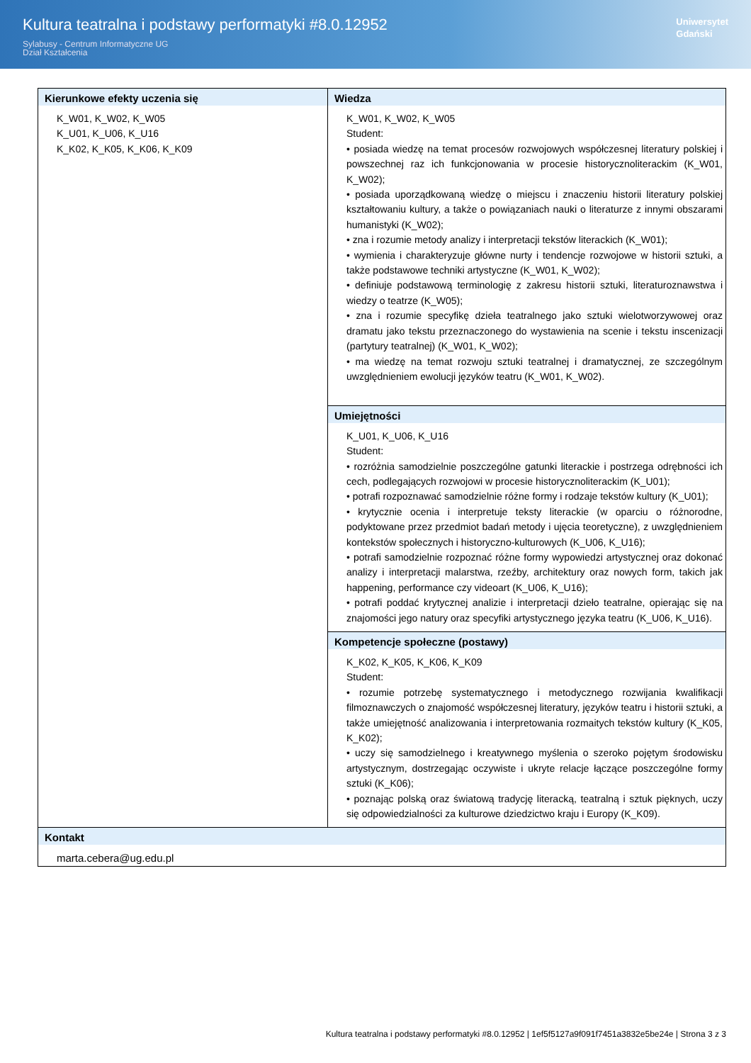Kultura teatralna i podstawy performatyki #8.0.12952
Sylabusy - Centrum Informatyczne UG
Dział Kształcenia
Uniwersytet
Gdański
| Kierunkowe efekty uczenia się K_W01, K_W02, K_W05 K_U01, K_U06, K_U16 K_K02, K_K05, K_K06, K_K09 | Wiedza K_W01, K_W02, K_W05 Student: • posiada wiedzę na temat procesów rozwojowych współczesnej literatury polskiej i powszechnej raz ich funkcjonowania w procesie historycznoliterackim (K_W01, K_W02); • posiada uporządkowaną wiedzę o miejscu i znaczeniu historii literatury polskiej kształtowaniu kultury, a także o powiązaniach nauki o literaturze z innymi obszarami humanistyki (K_W02); • zna i rozumie metody analizy i interpretacji tekstów literackich (K_W01); • wymienia i charakteryzuje główne nurty i tendencje rozwojowe w historii sztuki, a także podstawowe techniki artystyczne (K_W01, K_W02); • definiuje podstawową terminologię z zakresu historii sztuki, literaturoznawstwa i wiedzy o teatrze (K_W05); • zna i rozumie specyfikę dzieła teatralnego jako sztuki wielotworzywowej oraz dramatu jako tekstu przeznaczonego do wystawienia na scenie i tekstu inscenizacji (partytury teatralnej) (K_W01, K_W02); • ma wiedzę na temat rozwoju sztuki teatralnej i dramatycznej, ze szczególnym uwzględnieniem ewolucji języków teatru (K_W01, K_W02). |
| | Umiejętności K_U01, K_U06, K_U16 Student: • rozróżnia samodzielnie poszczególne gatunki literackie i postrzega odrębności ich cech, podlegających rozwojowi w procesie historycznoliterackim (K_U01); • potrafi rozpoznawać samodzielnie różne formy i rodzaje tekstów kultury (K_U01); • krytycznie ocenia i interpretuje teksty literackie (w oparciu o różnorodne, podyktowane przez przedmiot badań metody i ujęcia teoretyczne), z uwzględnieniem kontekstów społecznych i historyczno-kulturowych (K_U06, K_U16); • potrafi samodzielnie rozpoznać różne formy wypowiedzi artystycznej oraz dokonać analizy i interpretacji malarstwa, rzeźby, architektury oraz nowych form, takich jak happening, performance czy videoart (K_U06, K_U16); • potrafi poddać krytycznej analizie i interpretacji dzieło teatralne, opierając się na znajomości jego natury oraz specyfiki artystycznego języka teatru (K_U06, K_U16). |
| | Kompetencje społeczne (postawy) K_K02, K_K05, K_K06, K_K09 Student: • rozumie potrzebę systematycznego i metodycznego rozwijania kwalifikacji filmoznawczych o znajomość współczesnej literatury, języków teatru i historii sztuki, a także umiejętność analizowania i interpretowania rozmaitych tekstów kultury (K_K05, K_K02); • uczy się samodzielnego i kreatywnego myślenia o szeroko pojętym środowisku artystycznym, dostrzegając oczywiste i ukryte relacje łączące poszczególne formy sztuki (K_K06); • poznając polską oraz światową tradycję literacką, teatralną i sztuk pięknych, uczy się odpowiedzialności za kulturowe dziedzictwo kraju i Europy (K_K09). |
| Kontakt marta.cebera@ug.edu.pl | |
Kultura teatralna i podstawy performatyki #8.0.12952 | 1ef5f5127a9f091f7451a3832e5be24e | Strona 3 z 3